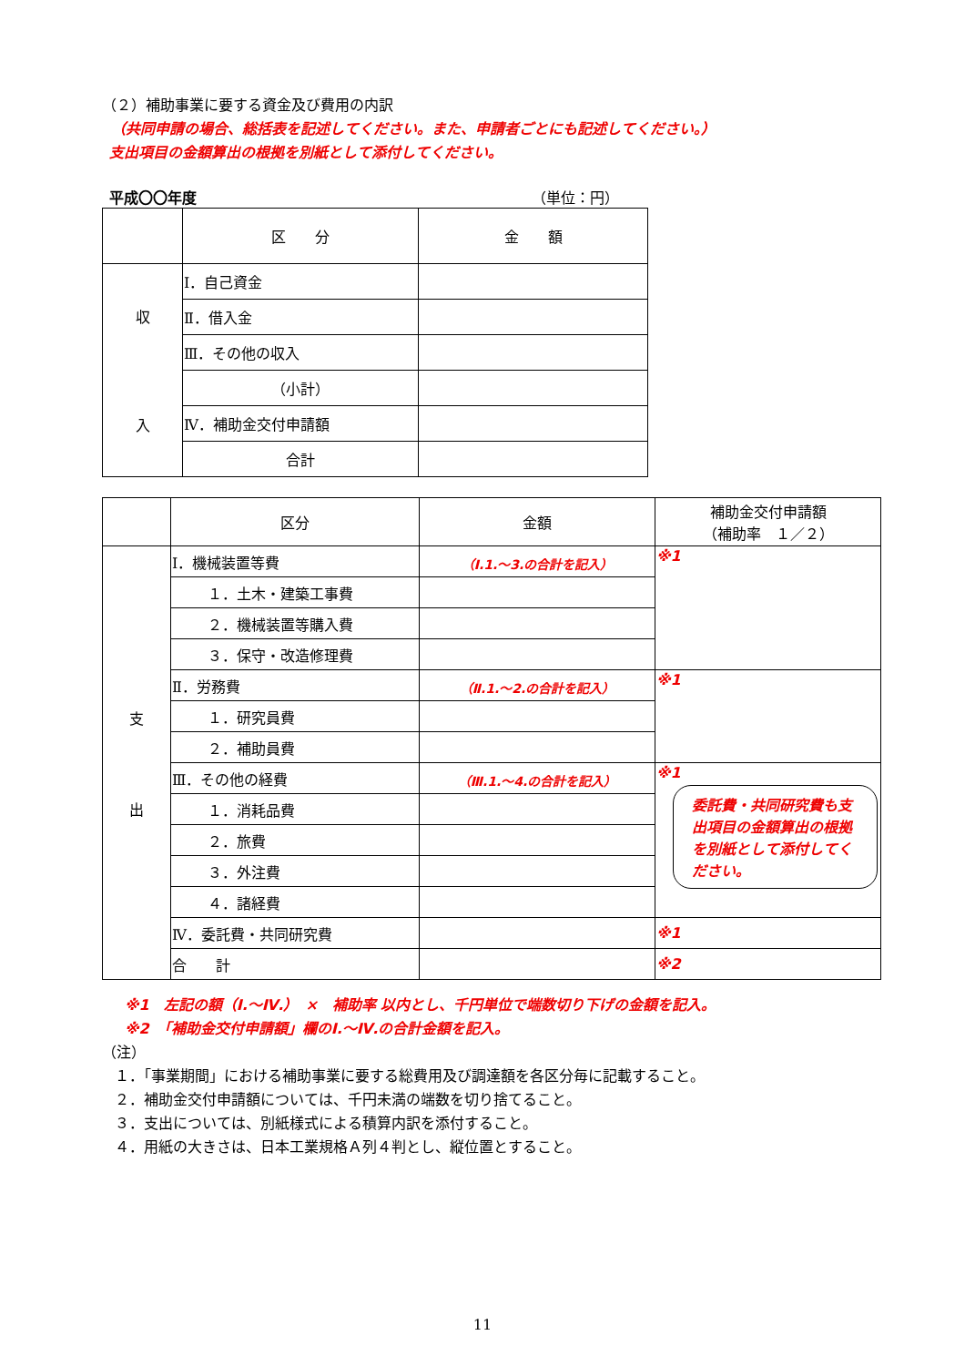（２）補助事業に要する資金及び費用の内訳
（共同申請の場合、総括表を記述してください。また、申請者ごとにも記述してください。）
支出項目の金額算出の根拠を別紙として添付してください。
平成〇〇年度 （単位：円）
| | 区 分 | 金 額 |
| --- | --- | --- |
| 収 入 | Ⅰ．自己資金 | |
| | Ⅱ．借入金 | |
| | Ⅲ．その他の収入 | |
| | （小計） | |
| | Ⅳ．補助金交付申請額 | |
| | 合計 | |
| | 区分 | 金額 | 補助金交付申請額 （補助率 １／２） |
| --- | --- | --- | --- |
| 支 出 | Ⅰ．機械装置等費 | （Ⅰ.1.～3.の合計を記入） | ※1 |
| | １．土木・建築工事費 | | |
| | ２．機械装置等購入費 | | |
| | ３．保守・改造修理費 | | |
| | Ⅱ．労務費 | （Ⅱ.1.～2.の合計を記入） | ※1 |
| | １．研究員費 | | |
| | ２．補助員費 | | |
| | Ⅲ．その他の経費 | （Ⅲ.1.～4.の合計を記入） | ※1 委託費・共同研究費も支出項目の金額算出の根拠を別紙として添付してください。 |
| | １．消耗品費 | | |
| | ２．旅費 | | |
| | ３．外注費 | | |
| | ４．諸経費 | | |
| | Ⅳ．委託費・共同研究費 | | ※1 |
| | 合 計 | | ※2 |
※1　左記の額（Ⅰ.～Ⅳ.）　×　補助率 以内とし、千円単位で端数切り下げの金額を記入。
※2　「補助金交付申請額」欄のⅠ.～Ⅳ.の合計金額を記入。
（注）
１．「事業期間」における補助事業に要する総費用及び調達額を各区分毎に記載すること。
２．補助金交付申請額については、千円未満の端数を切り捨てること。
３．支出については、別紙様式による積算内訳を添付すること。
４．用紙の大きさは、日本工業規格Ａ列４判とし、縦位置とすること。
11